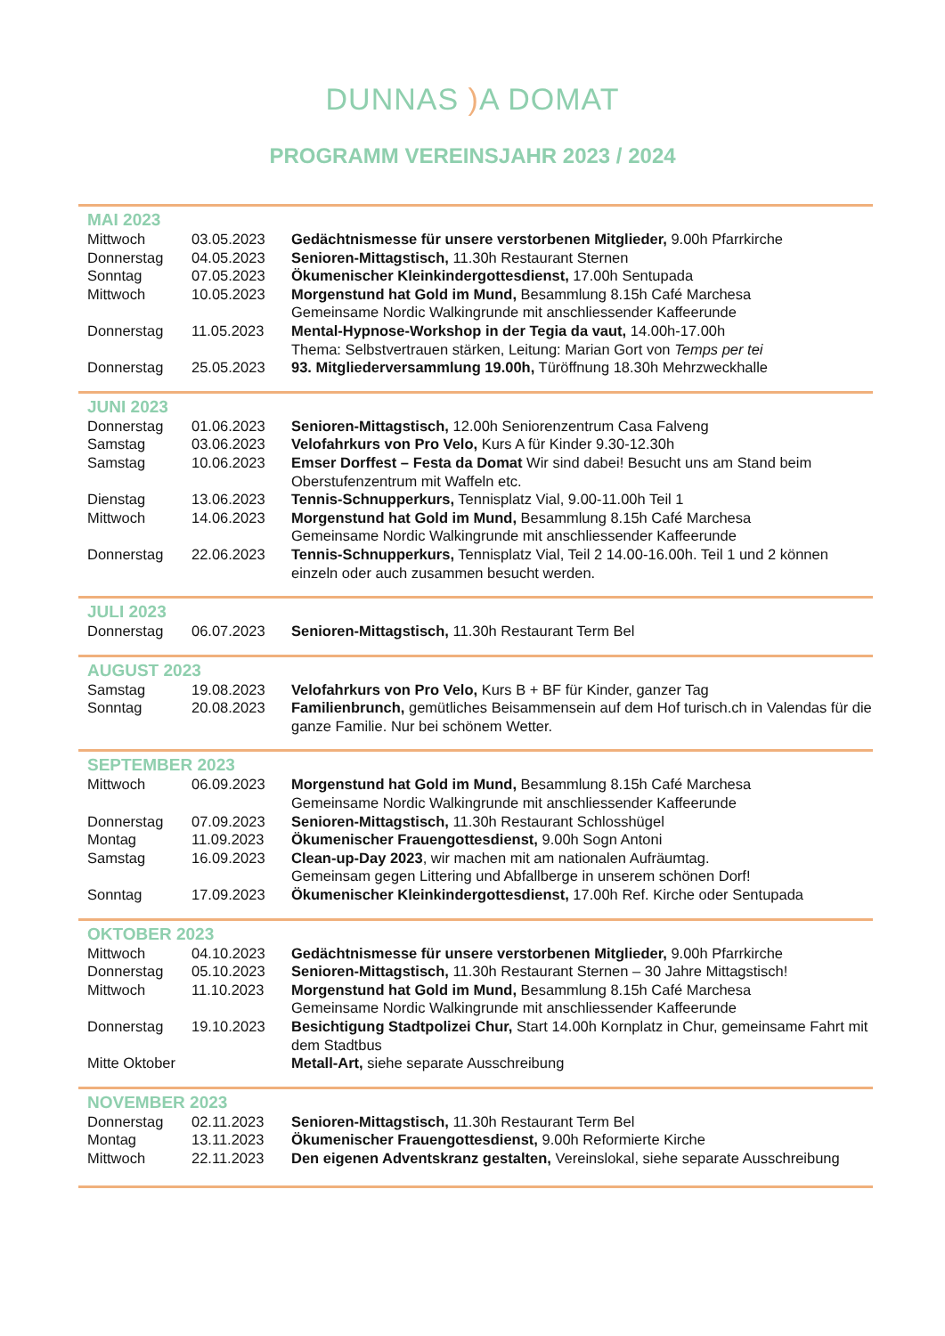DUNNAS ) A DOMAT
PROGRAMM VEREINSJAHR 2023 / 2024
| MAI 2023 | | |
| Mittwoch | 03.05.2023 | Gedächtnismesse für unsere verstorbenen Mitglieder, 9.00h Pfarrkirche |
| Donnerstag | 04.05.2023 | Senioren-Mittagstisch, 11.30h Restaurant Sternen |
| Sonntag | 07.05.2023 | Ökumenischer Kleinkindergottesdienst, 17.00h Sentupada |
| Mittwoch | 10.05.2023 | Morgenstund hat Gold im Mund, Besammlung 8.15h Café Marchesa Gemeinsame Nordic Walkingrunde mit anschliessender Kaffeerunde |
| Donnerstag | 11.05.2023 | Mental-Hypnose-Workshop in der Tegia da vaut, 14.00h-17.00h Thema: Selbstvertrauen stärken, Leitung: Marian Gort von Temps per tei |
| Donnerstag | 25.05.2023 | 93. Mitgliederversammlung 19.00h, Türöffnung 18.30h Mehrzweckhalle |
| JUNI 2023 | | |
| Donnerstag | 01.06.2023 | Senioren-Mittagstisch, 12.00h Seniorenzentrum Casa Falveng |
| Samstag | 03.06.2023 | Velofahrkurs von Pro Velo, Kurs A für Kinder 9.30-12.30h |
| Samstag | 10.06.2023 | Emser Dorffest – Festa da Domat Wir sind dabei! Besucht uns am Stand beim Oberstufenzentrum mit Waffeln etc. |
| Dienstag | 13.06.2023 | Tennis-Schnupperkurs, Tennisplatz Vial, 9.00-11.00h Teil 1 |
| Mittwoch | 14.06.2023 | Morgenstund hat Gold im Mund, Besammlung 8.15h Café Marchesa Gemeinsame Nordic Walkingrunde mit anschliessender Kaffeerunde |
| Donnerstag | 22.06.2023 | Tennis-Schnupperkurs, Tennisplatz Vial, Teil 2 14.00-16.00h. Teil 1 und 2 können einzeln oder auch zusammen besucht werden. |
| JULI 2023 | | |
| Donnerstag | 06.07.2023 | Senioren-Mittagstisch, 11.30h Restaurant Term Bel |
| AUGUST 2023 | | |
| Samstag | 19.08.2023 | Velofahrkurs von Pro Velo, Kurs B + BF für Kinder, ganzer Tag |
| Sonntag | 20.08.2023 | Familienbrunch, gemütliches Beisammensein auf dem Hof turisch.ch in Valendas für die ganze Familie. Nur bei schönem Wetter. |
| SEPTEMBER 2023 | | |
| Mittwoch | 06.09.2023 | Morgenstund hat Gold im Mund, Besammlung 8.15h Café Marchesa Gemeinsame Nordic Walkingrunde mit anschliessender Kaffeerunde |
| Donnerstag | 07.09.2023 | Senioren-Mittagstisch, 11.30h Restaurant Schlosshügel |
| Montag | 11.09.2023 | Ökumenischer Frauengottesdienst, 9.00h Sogn Antoni |
| Samstag | 16.09.2023 | Clean-up-Day 2023 , wir machen mit am nationalen Aufräumtag. Gemeinsam gegen Littering und Abfallberge in unserem schönen Dorf! |
| Sonntag | 17.09.2023 | Ökumenischer Kleinkindergottesdienst, 17.00h Ref. Kirche oder Sentupada |
| OKTOBER 2023 | | |
| Mittwoch | 04.10.2023 | Gedächtnismesse für unsere verstorbenen Mitglieder, 9.00h Pfarrkirche |
| Donnerstag | 05.10.2023 | Senioren-Mittagstisch, 11.30h Restaurant Sternen – 30 Jahre Mittagstisch! |
| Mittwoch | 11.10.2023 | Morgenstund hat Gold im Mund, Besammlung 8.15h Café Marchesa Gemeinsame Nordic Walkingrunde mit anschliessender Kaffeerunde |
| Donnerstag | 19.10.2023 | Besichtigung Stadtpolizei Chur, Start 14.00h Kornplatz in Chur, gemeinsame Fahrt mit dem Stadtbus |
| Mitte Oktober | | Metall-Art, siehe separate Ausschreibung |
| NOVEMBER 2023 | | |
| Donnerstag | 02.11.2023 | Senioren-Mittagstisch, 11.30h Restaurant Term Bel |
| Montag | 13.11.2023 | Ökumenischer Frauengottesdienst, 9.00h Reformierte Kirche |
| Mittwoch | 22.11.2023 | Den eigenen Adventskranz gestalten, Vereinslokal, siehe separate Ausschreibung |